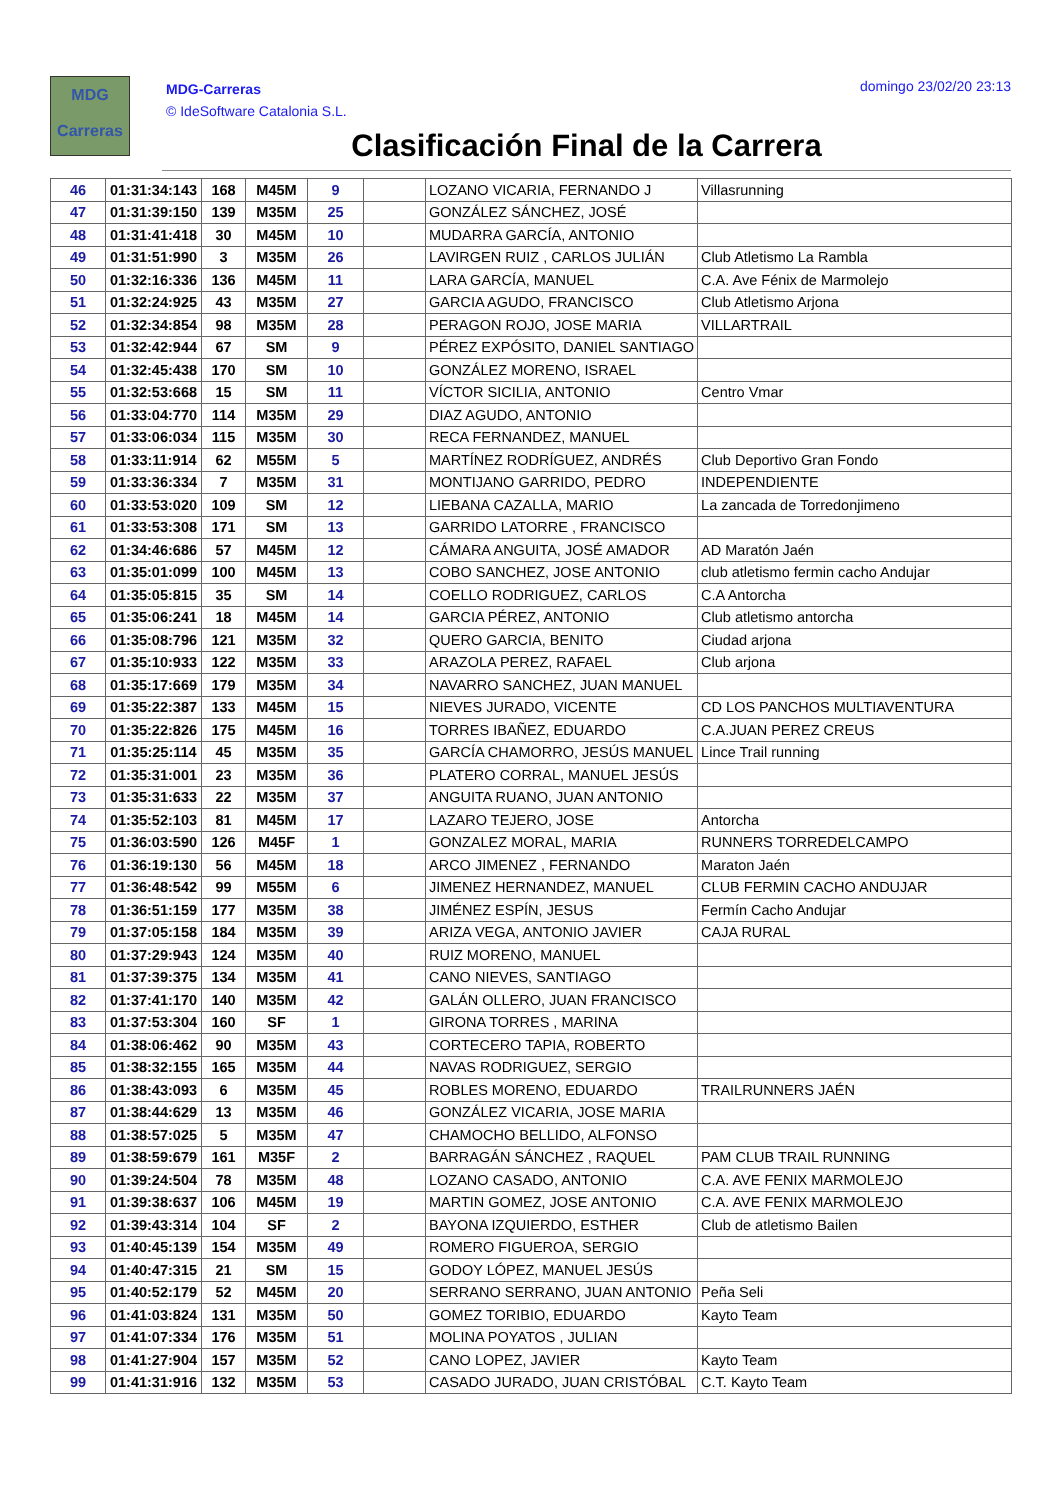MDG
Carreras
MDG-Carreras
© IdeSoftware Catalonia S.L.
domingo 23/02/20 23:13
Clasificación Final de la Carrera
| 46 | 01:31:34:143 | 168 | M45M | 9 | | LOZANO VICARIA, FERNANDO J | Villasrunning |
| 47 | 01:31:39:150 | 139 | M35M | 25 | | GONZÁLEZ SÁNCHEZ, JOSÉ | |
| 48 | 01:31:41:418 | 30 | M45M | 10 | | MUDARRA GARCÍA, ANTONIO | |
| 49 | 01:31:51:990 | 3 | M35M | 26 | | LAVIRGEN RUIZ , CARLOS JULIÁN | Club Atletismo La Rambla |
| 50 | 01:32:16:336 | 136 | M45M | 11 | | LARA GARCÍA, MANUEL | C.A. Ave Fénix de Marmolejo |
| 51 | 01:32:24:925 | 43 | M35M | 27 | | GARCIA AGUDO, FRANCISCO | Club Atletismo Arjona |
| 52 | 01:32:34:854 | 98 | M35M | 28 | | PERAGON ROJO, JOSE MARIA | VILLARTRAIL |
| 53 | 01:32:42:944 | 67 | SM | 9 | | PÉREZ EXPÓSITO, DANIEL SANTIAGO | |
| 54 | 01:32:45:438 | 170 | SM | 10 | | GONZÁLEZ MORENO, ISRAEL | |
| 55 | 01:32:53:668 | 15 | SM | 11 | | VÍCTOR SICILIA, ANTONIO | Centro Vmar |
| 56 | 01:33:04:770 | 114 | M35M | 29 | | DIAZ AGUDO, ANTONIO | |
| 57 | 01:33:06:034 | 115 | M35M | 30 | | RECA FERNANDEZ, MANUEL | |
| 58 | 01:33:11:914 | 62 | M55M | 5 | | MARTÍNEZ RODRÍGUEZ, ANDRÉS | Club Deportivo Gran Fondo |
| 59 | 01:33:36:334 | 7 | M35M | 31 | | MONTIJANO GARRIDO, PEDRO | INDEPENDIENTE |
| 60 | 01:33:53:020 | 109 | SM | 12 | | LIEBANA CAZALLA, MARIO | La zancada de Torredonjimeno |
| 61 | 01:33:53:308 | 171 | SM | 13 | | GARRIDO LATORRE , FRANCISCO | |
| 62 | 01:34:46:686 | 57 | M45M | 12 | | CÁMARA ANGUITA, JOSÉ AMADOR | AD Maratón Jaén |
| 63 | 01:35:01:099 | 100 | M45M | 13 | | COBO SANCHEZ, JOSE ANTONIO | club atletismo fermin cacho Andujar |
| 64 | 01:35:05:815 | 35 | SM | 14 | | COELLO RODRIGUEZ, CARLOS | C.A Antorcha |
| 65 | 01:35:06:241 | 18 | M45M | 14 | | GARCIA PÉREZ, ANTONIO | Club atletismo antorcha |
| 66 | 01:35:08:796 | 121 | M35M | 32 | | QUERO GARCIA, BENITO | Ciudad arjona |
| 67 | 01:35:10:933 | 122 | M35M | 33 | | ARAZOLA PEREZ, RAFAEL | Club arjona |
| 68 | 01:35:17:669 | 179 | M35M | 34 | | NAVARRO SANCHEZ, JUAN MANUEL | |
| 69 | 01:35:22:387 | 133 | M45M | 15 | | NIEVES JURADO, VICENTE | CD LOS PANCHOS MULTIAVENTURA |
| 70 | 01:35:22:826 | 175 | M45M | 16 | | TORRES IBAÑEZ, EDUARDO | C.A.JUAN PEREZ CREUS |
| 71 | 01:35:25:114 | 45 | M35M | 35 | | GARCÍA CHAMORRO, JESÚS MANUEL | Lince Trail running |
| 72 | 01:35:31:001 | 23 | M35M | 36 | | PLATERO CORRAL, MANUEL JESÚS | |
| 73 | 01:35:31:633 | 22 | M35M | 37 | | ANGUITA RUANO, JUAN ANTONIO | |
| 74 | 01:35:52:103 | 81 | M45M | 17 | | LAZARO TEJERO, JOSE | Antorcha |
| 75 | 01:36:03:590 | 126 | M45F | 1 | | GONZALEZ MORAL, MARIA | RUNNERS TORREDELCAMPO |
| 76 | 01:36:19:130 | 56 | M45M | 18 | | ARCO JIMENEZ , FERNANDO | Maraton Jaén |
| 77 | 01:36:48:542 | 99 | M55M | 6 | | JIMENEZ HERNANDEZ, MANUEL | CLUB FERMIN CACHO ANDUJAR |
| 78 | 01:36:51:159 | 177 | M35M | 38 | | JIMÉNEZ ESPÍN, JESUS | Fermín Cacho Andujar |
| 79 | 01:37:05:158 | 184 | M35M | 39 | | ARIZA VEGA, ANTONIO JAVIER | CAJA RURAL |
| 80 | 01:37:29:943 | 124 | M35M | 40 | | RUIZ MORENO, MANUEL | |
| 81 | 01:37:39:375 | 134 | M35M | 41 | | CANO NIEVES, SANTIAGO | |
| 82 | 01:37:41:170 | 140 | M35M | 42 | | GALÁN OLLERO, JUAN FRANCISCO | |
| 83 | 01:37:53:304 | 160 | SF | 1 | | GIRONA TORRES , MARINA | |
| 84 | 01:38:06:462 | 90 | M35M | 43 | | CORTECERO TAPIA, ROBERTO | |
| 85 | 01:38:32:155 | 165 | M35M | 44 | | NAVAS RODRIGUEZ, SERGIO | |
| 86 | 01:38:43:093 | 6 | M35M | 45 | | ROBLES MORENO, EDUARDO | TRAILRUNNERS JAÉN |
| 87 | 01:38:44:629 | 13 | M35M | 46 | | GONZÁLEZ VICARIA, JOSE MARIA | |
| 88 | 01:38:57:025 | 5 | M35M | 47 | | CHAMOCHO BELLIDO, ALFONSO | |
| 89 | 01:38:59:679 | 161 | M35F | 2 | | BARRAGÁN SÁNCHEZ , RAQUEL | PAM CLUB TRAIL RUNNING |
| 90 | 01:39:24:504 | 78 | M35M | 48 | | LOZANO CASADO, ANTONIO | C.A. AVE FENIX MARMOLEJO |
| 91 | 01:39:38:637 | 106 | M45M | 19 | | MARTIN GOMEZ, JOSE ANTONIO | C.A. AVE FENIX MARMOLEJO |
| 92 | 01:39:43:314 | 104 | SF | 2 | | BAYONA IZQUIERDO, ESTHER | Club de atletismo Bailen |
| 93 | 01:40:45:139 | 154 | M35M | 49 | | ROMERO FIGUEROA, SERGIO | |
| 94 | 01:40:47:315 | 21 | SM | 15 | | GODOY LÓPEZ, MANUEL JESÚS | |
| 95 | 01:40:52:179 | 52 | M45M | 20 | | SERRANO SERRANO, JUAN ANTONIO | Peña Seli |
| 96 | 01:41:03:824 | 131 | M35M | 50 | | GOMEZ TORIBIO, EDUARDO | Kayto Team |
| 97 | 01:41:07:334 | 176 | M35M | 51 | | MOLINA POYATOS , JULIAN | |
| 98 | 01:41:27:904 | 157 | M35M | 52 | | CANO LOPEZ, JAVIER | Kayto Team |
| 99 | 01:41:31:916 | 132 | M35M | 53 | | CASADO JURADO, JUAN CRISTÓBAL | C.T. Kayto Team |